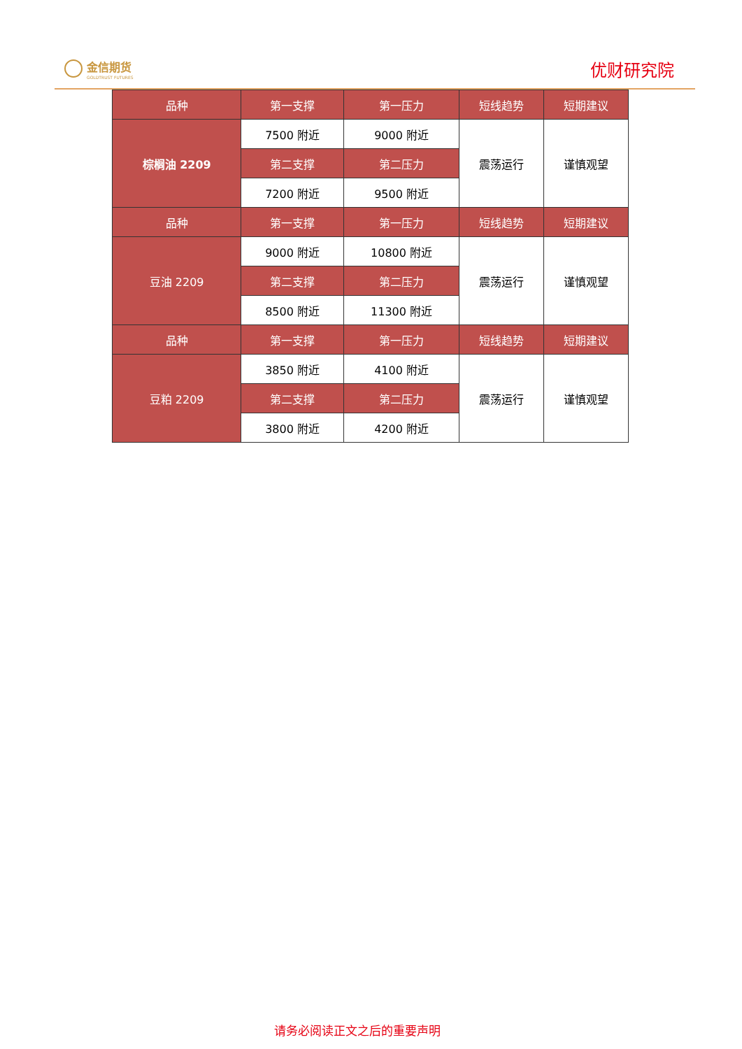金信期货
GOLDTRUST FUTURES
优财研究院
| 品种 | 第一支撑 | 第一压力 | 短线趋势 | 短期建议 |
| --- | --- | --- | --- | --- |
| 棕榈油 2209 | 7500 附近 | 9000 附近 | 震荡运行 | 谨慎观望 |
| | 第二支撑 | 第二压力 | | |
| | 7200 附近 | 9500 附近 | | |
| 品种 | 第一支撑 | 第一压力 | 短线趋势 | 短期建议 |
| 豆油 2209 | 9000 附近 | 10800 附近 | 震荡运行 | 谨慎观望 |
| | 第二支撑 | 第二压力 | | |
| | 8500 附近 | 11300 附近 | | |
| 品种 | 第一支撑 | 第一压力 | 短线趋势 | 短期建议 |
| 豆粕 2209 | 3850 附近 | 4100 附近 | 震荡运行 | 谨慎观望 |
| | 第二支撑 | 第二压力 | | |
| | 3800 附近 | 4200 附近 | | |
请务必阅读正文之后的重要声明